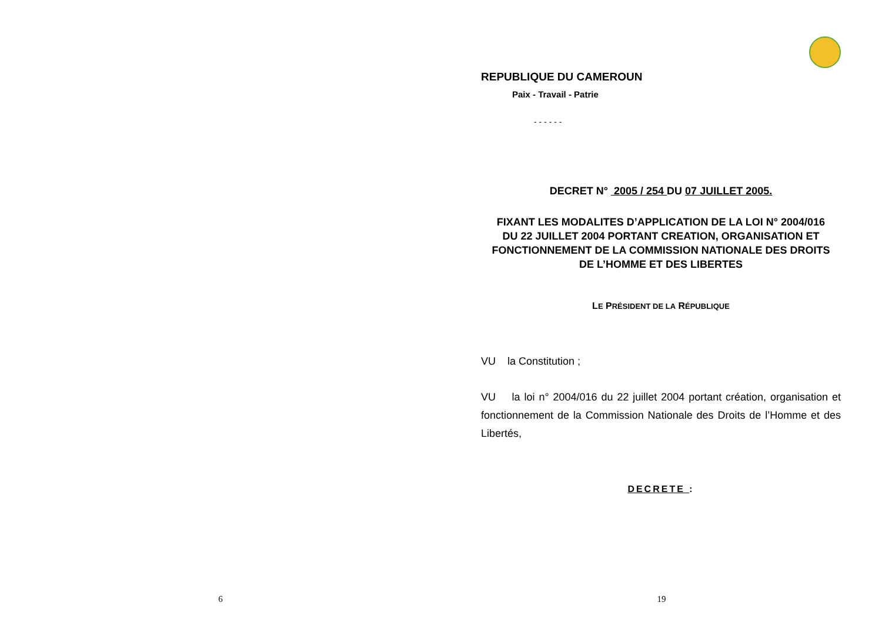6
REPUBLIQUE DU CAMEROUN
Paix - Travail - Patrie
- - - - - -
DECRET N° 2005 / 254 DU 07 JUILLET 2005.
FIXANT LES MODALITES D’APPLICATION DE LA LOI N° 2004/016
DU 22 JUILLET 2004 PORTANT CREATION, ORGANISATION ET
FONCTIONNEMENT DE LA COMMISSION NATIONALE DES DROITS
DE L’HOMME ET DES LIBERTES
LE PRÉSIDENT DE LA RÉPUBLIQUE
VU la Constitution ;
VU la loi n° 2004/016 du 22 juillet 2004 portant création, organisation et fonctionnement de la Commission Nationale des Droits de l’Homme et des Libertés,
DECRETE :
19